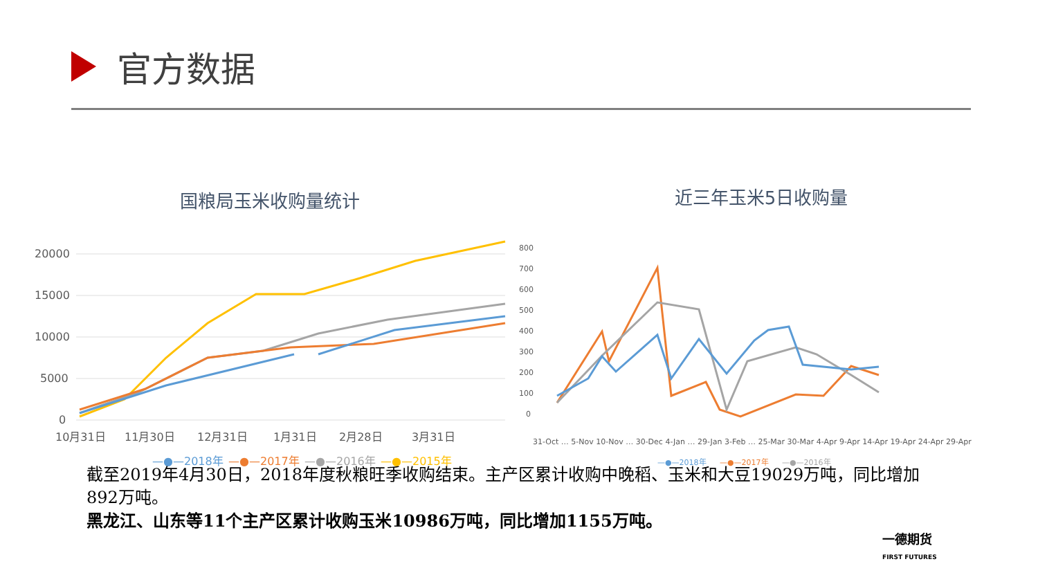官方数据
国粮局玉米收购量统计
20000
15000
10000
5000
0
10月31日
11月30日
12月31日
1月31日
2月28日
3月31日
—●—2018年
—●—2017年
—●—2016年
—●—2015年
近三年玉米5日收购量
800
700
600
500
400
300
200
100
0
31-Oct … 5-Nov 10-Nov … 30-Dec 4-Jan … 29-Jan 3-Feb … 25-Mar 30-Mar 4-Apr 9-Apr 14-Apr 19-Apr 24-Apr 29-Apr
—●—2018年
—●—2017年
—●—2016年
截至2019年4月30日，2018年度秋粮旺季收购结束。主产区累计收购中晚稻、玉米和大豆19029万吨，同比增加892万吨。
黑龙江、山东等11个主产区累计收购玉米10986万吨，同比增加1155万吨。
一德期货
FIRST FUTURES